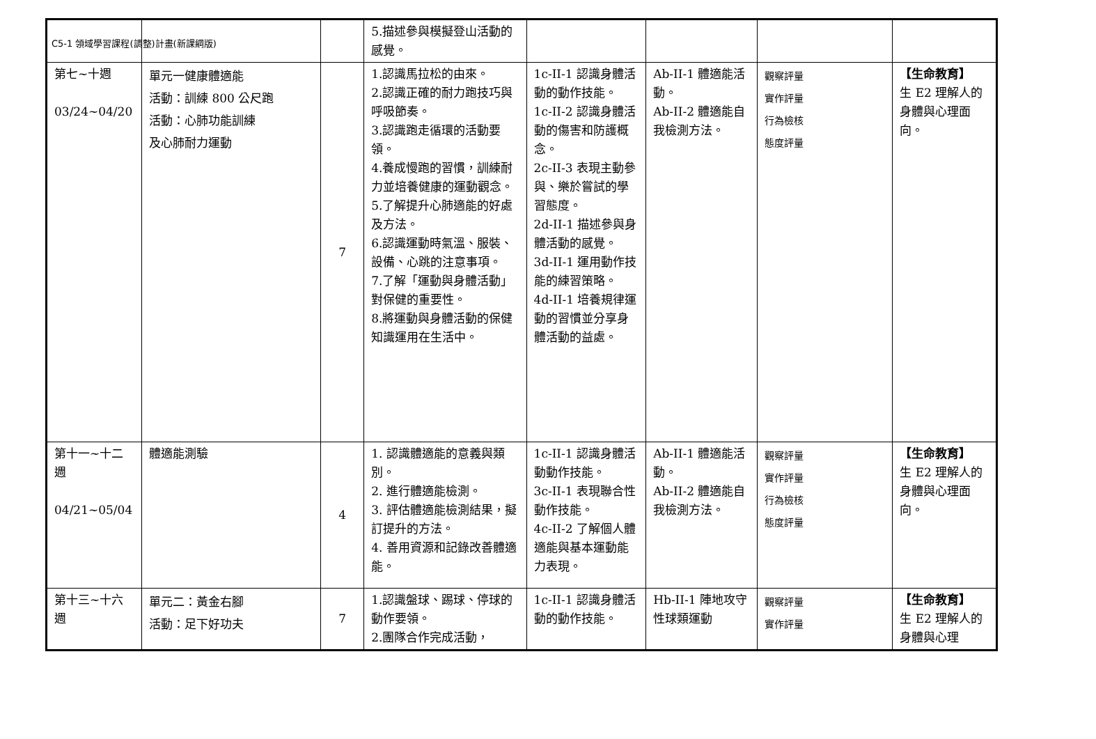C5-1 領域學習課程(調整)計畫(新課綱版)
| | | | 5.描述參與模擬登山活動的感覺。 | | | | |
| 第七~十週 03/24~04/20 | 單元一健康體適能 活動：訓練 800 公尺跑 活動：心肺功能訓練 及心肺耐力運動 | 7 | 1.認識馬拉松的由來。 2.認識正確的耐力跑技巧與呼吸節奏。 3.認識跑走循環的活動要領。 4.養成慢跑的習慣，訓練耐力並培養健康的運動觀念。 5.了解提升心肺適能的好處及方法。 6.認識運動時氣溫、服裝、設備、心跳的注意事項。 7.了解「運動與身體活動」對保健的重要性。 8.將運動與身體活動的保健知識運用在生活中。 | 1c-II-1 認識身體活動的動作技能。 1c-II-2 認識身體活動的傷害和防護概念。 2c-II-3 表現主動參與、樂於嘗試的學習態度。 2d-II-1 描述參與身體活動的感覺。 3d-II-1 運用動作技能的練習策略。 4d-II-1 培養規律運動的習慣並分享身體活動的益處。 | Ab-II-1 體適能活動。 Ab-II-2 體適能自我檢測方法。 | 觀察評量 實作評量 行為檢核 態度評量 | 【生命教育】 生 E2 理解人的身體與心理面向。 |
| 第十一~十二週 04/21~05/04 | 體適能測驗 | 4 | 1. 認識體適能的意義與類別。 2. 進行體適能檢測。 3. 評估體適能檢測結果，擬訂提升的方法。 4. 善用資源和記錄改善體適能。 | 1c-II-1 認識身體活動動作技能。 3c-II-1 表現聯合性動作技能。 4c-II-2 了解個人體適能與基本運動能力表現。 | Ab-II-1 體適能活動。 Ab-II-2 體適能自我檢測方法。 | 觀察評量 實作評量 行為檢核 態度評量 | 【生命教育】 生 E2 理解人的身體與心理面向。 |
| 第十三~十六週 | 單元二：黃金右腳 活動：足下好功夫 | 7 | 1.認識盤球、踢球、停球的動作要領。 2.團隊合作完成活動， | 1c-II-1 認識身體活動的動作技能。 | Hb-II-1 陣地攻守性球類運動 | 觀察評量 實作評量 | 【生命教育】 生 E2 理解人的身體與心理 |